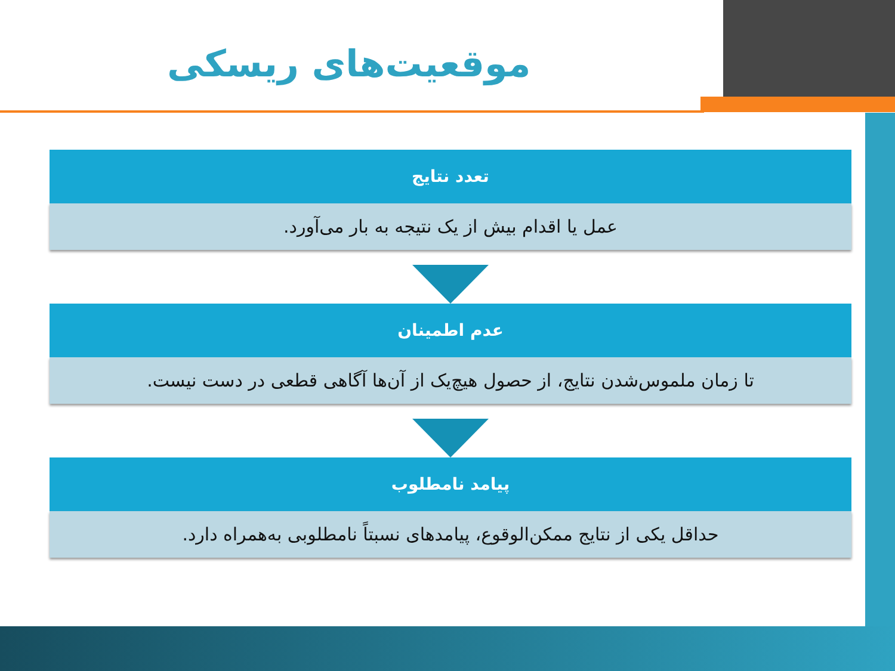موقعیت‌های ریسکی
تعدد نتایج
عمل یا اقدام بیش از یک نتیجه به بار می‌آورد.
عدم اطمینان
تا زمان ملموس‌شدن نتایج، از حصول هیچ‌یک از آن‌ها آگاهی قطعی در دست نیست.
پیامد نامطلوب
حداقل یکی از نتایج ممکن‌الوقوع، پیامدهای نسبتاً نامطلوبی به‌همراه دارد.